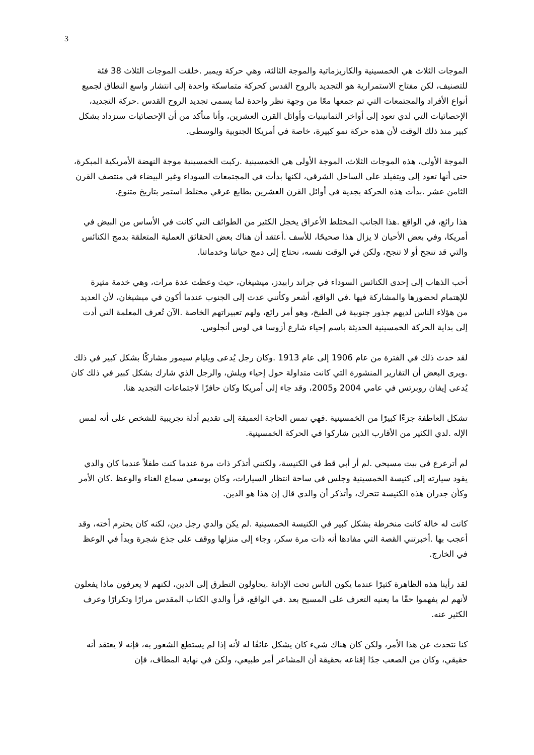3
الموجات الثلاث هي الخمسينية والكاريزماتية والموجة الثالثة، وهي حركة ويمبر .خلقت الموجات الثلاث 38 فئة للتصنيف، لكن مفتاح الاستمرارية هو التجديد بالروح القدس كحركة متماسكة واحدة إلى انتشار واسع النطاق لجميع أنواع الأفراد والمجتمعات التي تم جمعها معًا من وجهة نظر واحدة لما يسمى تجديد الروح القدس .حركة التجديد، الإحصائيات التي لدي تعود إلى أواخر الثمانينيات وأوائل القرن العشرين، وأنا متأكد من أن الإحصائيات ستزداد بشكل كبير منذ ذلك الوقت لأن هذه حركة نمو كبيرة، خاصة في أمريكا الجنوبية والوسطى.
الموجة الأولى، هذه الموجات الثلاث، الموجة الأولى هي الخمسينية .ركبت الخمسينية موجة النهضة الأمريكية المبكرة، حتى أنها تعود إلى ويتفيلد على الساحل الشرقي، لكنها بدأت في المجتمعات السوداء وغير البيضاء في منتصف القرن الثامن عشر .بدأت هذه الحركة بجدية في أوائل القرن العشرين بطابع عرقي مختلط استمر بتاريخ متنوع.
هذا رائع، في الواقع .هذا الجانب المختلط الأعراق يخجل الكثير من الطوائف التي كانت في الأساس من البيض في أمريكا، وفي بعض الأحيان لا يزال هذا صحيحًا، للأسف .أعتقد أن هناك بعض الحقائق العملية المتعلقة بدمج الكنائس والتي قد تنجح أو لا تنجح، ولكن في الوقت نفسه، نحتاج إلى دمج حياتنا وخدماتنا.
أحب الذهاب إلى إحدى الكنائس السوداء في جراند رابيدز، ميشيغان، حيث وعظت عدة مرات، وهي خدمة مثيرة للإهتمام لحضورها والمشاركة فيها .في الواقع، أشعر وكأنني عدت إلى الجنوب عندما أكون في ميشيغان، لأن العديد من هؤلاء الناس لديهم جذور جنوبية في الطبخ، وهو أمر رائع، ولهم تعبيراتهم الخاصة .الآن تُعرف المعلمة التي أدت إلى بداية الحركة الخمسينية الحديثة باسم إحياء شارع أزوسا في لوس أنجلوس.
لقد حدث ذلك في الفترة من عام 1906 إلى عام 1913 .وكان رجل يُدعى ويليام سيمور مشاركًا بشكل كبير في ذلك .ويرى البعض أن التقارير المنشورة التي كانت متداولة حول إحياء ويلش، والرجل الذي شارك بشكل كبير في ذلك كان يُدعى إيفان روبرتس في عامي 2004 و2005، وقد جاء إلى أمريكا وكان حافزًا لاجتماعات التجديد هنا.
تشكل العاطفة جزءًا كبيرًا من الخمسينية .فهي تمس الحاجة العميقة إلى تقديم أدلة تجريبية للشخص على أنه لمس الإله .لدي الكثير من الأقارب الذين شاركوا في الحركة الخمسينية.
لم أترعرع في بيت مسيحي .لم أر أبي قط في الكنيسة، ولكنني أتذكر ذات مرة عندما كنت طفلاً عندما كان والدي يقود سيارته إلى كنيسة الخمسينية وجلس في ساحة انتظار السيارات، وكان بوسعي سماع الغناء والوعظ .كان الأمر وكأن جدران هذه الكنيسة تتحرك، وأتذكر أن والدي قال إن هذا هو الدين.
كانت له خالة كانت منخرطة بشكل كبير في الكنيسة الخمسينية .لم يكن والدي رجل دين، لكنه كان يحترم أخته، وقد أعجب بها .أخبرتني القصة التي مفادها أنه ذات مرة سكر، وجاء إلى منزلها ووقف على جذع شجرة وبدأ في الوعظ في الخارج.
لقد رأينا هذه الظاهرة كثيرًا عندما يكون الناس تحت الإدانة .يحاولون التطرق إلى الدين، لكنهم لا يعرفون ماذا يفعلون لأنهم لم يفهموا حقًا ما يعنيه التعرف على المسيح بعد .في الواقع، قرأ والدي الكتاب المقدس مرارًا وتكرارًا وعرف الكثير عنه.
كنا نتحدث عن هذا الأمر، ولكن كان هناك شيء كان يشكل عائقًا له لأنه إذا لم يستطع الشعور به، فإنه لا يعتقد أنه حقيقي، وكان من الصعب جدًا إقناعه بحقيقة أن المشاعر أمر طبيعي، ولكن في نهاية المطاف، فإن